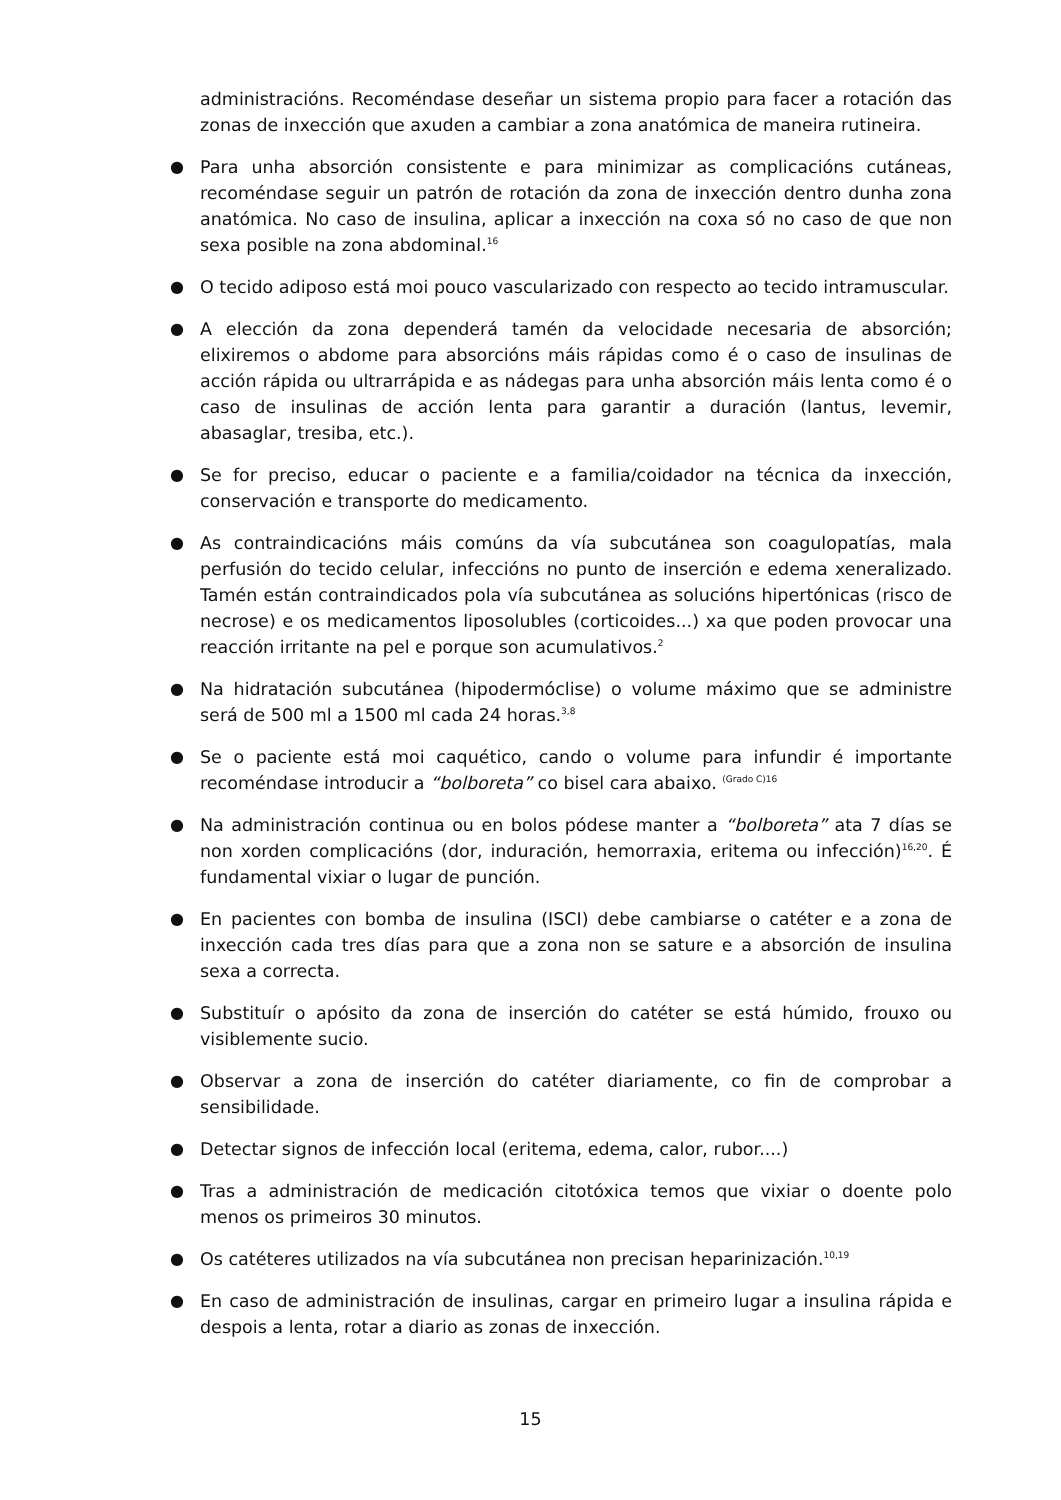administracións. Recoméndase deseñar un sistema propio para facer a rotación das zonas de inxección que axuden a cambiar a zona anatómica de maneira rutineira.
● Para unha absorción consistente e para minimizar as complicacións cutáneas, recoméndase seguir un patrón de rotación da zona de inxección dentro dunha zona anatómica. No caso de insulina, aplicar a inxección na coxa só no caso de que non sexa posible na zona abdominal.<sup>16</sup>
● O tecido adiposo está moi pouco vascularizado con respecto ao tecido intramuscular.
● A elección da zona dependerá tamén da velocidade necesaria de absorción; elixiremos o abdome para absorcións máis rápidas como é o caso de insulinas de acción rápida ou ultrarrápida e as nádegas para unha absorción máis lenta como é o caso de insulinas de acción lenta para garantir a duración (lantus, levemir, abasaglar, tresiba, etc.).
● Se for preciso, educar o paciente e a familia/coidador na técnica da inxección, conservación e transporte do medicamento.
● As contraindicacións máis comúns da vía subcutánea son coagulopatías, mala perfusión do tecido celular, infeccións no punto de inserción e edema xeneralizado. Tamén están contraindicados pola vía subcutánea as solucións hipertónicas (risco de necrose) e os medicamentos liposolubles (corticoides...) xa que poden provocar una reacción irritante na pel e porque son acumulativos.<sup>2</sup>
● Na hidratación subcutánea (hipodermóclise) o volume máximo que se administre será de 500 ml a 1500 ml cada 24 horas.<sup>3,8</sup>
● Se o paciente está moi caquético, cando o volume para infundir é importante recoméndase introducir a “bolboreta” co bisel cara abaixo. <sup>(Grado C)16</sup>
● Na administración continua ou en bolos pódese manter a “bolboreta” ata 7 días se non xorden complicacións (dor, induración, hemorraxia, eritema ou infección)<sup>16,20</sup>. É fundamental vixiar o lugar de punción.
● En pacientes con bomba de insulina (ISCI) debe cambiarse o catéter e a zona de inxección cada tres días para que a zona non se sature e a absorción de insulina sexa a correcta.
● Substituír o apósito da zona de inserción do catéter se está húmido, frouxo ou visiblemente sucio.
● Observar a zona de inserción do catéter diariamente, co fin de comprobar a sensibilidade.
● Detectar signos de infección local (eritema, edema, calor, rubor....)
● Tras a administración de medicación citotóxica temos que vixiar o doente polo menos os primeiros 30 minutos.
● Os catéteres utilizados na vía subcutánea non precisan heparinización.<sup>10,19</sup>
● En caso de administración de insulinas, cargar en primeiro lugar a insulina rápida e despois a lenta, rotar a diario as zonas de inxección.
15